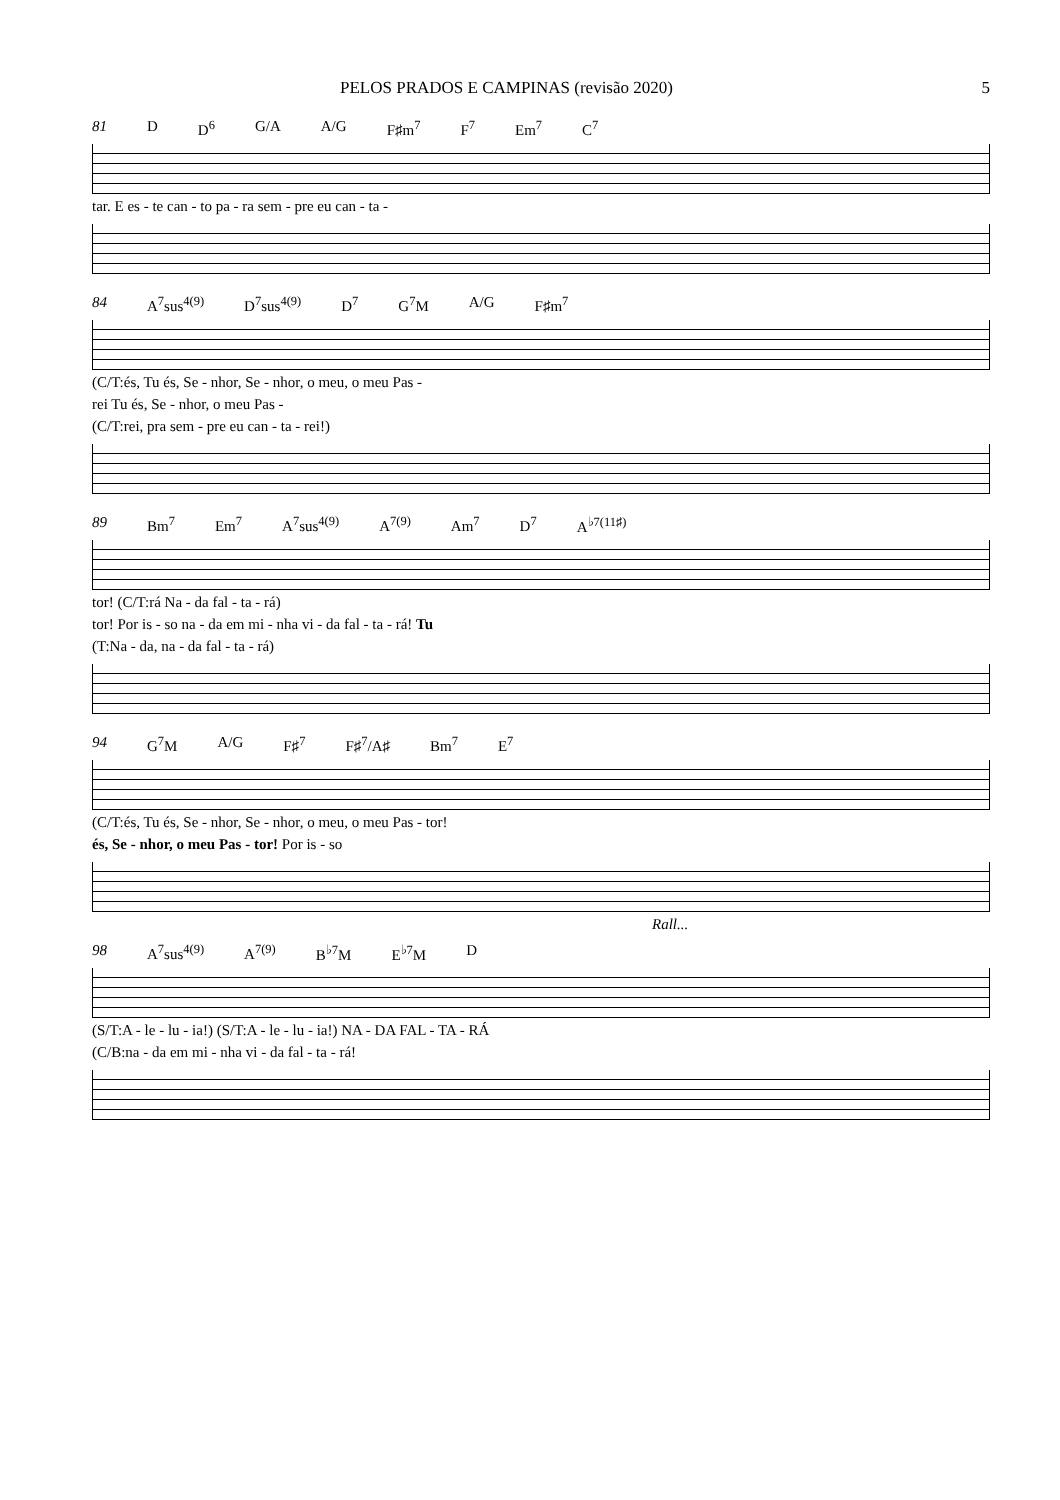PELOS PRADOS E CAMPINAS (revisão 2020) 5
81 D D<sup>6</sup> G/A A/G F♯m<sup>7</sup> F<sup>7</sup> Em<sup>7</sup> C<sup>7</sup>
tar. E es - te can - to pa - ra sem - pre eu can - ta -
84 A<sup>7</sup>sus<sup>4(9)</sup> D<sup>7</sup>sus<sup>4(9)</sup> D<sup>7</sup> G<sup>7</sup>M A/G F♯m<sup>7</sup>
(C/T:és, Tu és, Se - nhor, Se - nhor, o meu, o meu Pas -
rei Tu és, Se - nhor, o meu Pas -
(C/T:rei, pra sem - pre eu can - ta - rei!)
89 Bm<sup>7</sup> Em<sup>7</sup> A<sup>7</sup>sus<sup>4(9)</sup> A<sup>7(9)</sup> Am<sup>7</sup> D<sup>7</sup> A<sup>♭7(11♯)</sup>
tor! (C/T:rá Na - da fal - ta - rá)
tor! Por is - so na - da em mi - nha vi - da fal - ta - rá! Tu
(T:Na - da, na - da fal - ta - rá)
94 G<sup>7</sup>M A/G F♯<sup>7</sup> F♯<sup>7</sup>/A♯ Bm<sup>7</sup> E<sup>7</sup>
(C/T:és, Tu és, Se - nhor, Se - nhor, o meu, o meu Pas - tor!
és, Se - nhor, o meu Pas - tor! Por is - so
Rall...
98 A<sup>7</sup>sus<sup>4(9)</sup> A<sup>7(9)</sup> B<sup>♭7</sup>M E<sup>♭7</sup>M D
(S/T:A - le - lu - ia!) (S/T:A - le - lu - ia!) NA - DA FAL - TA - RÁ
(C/B:na - da em mi - nha vi - da fal - ta - rá!